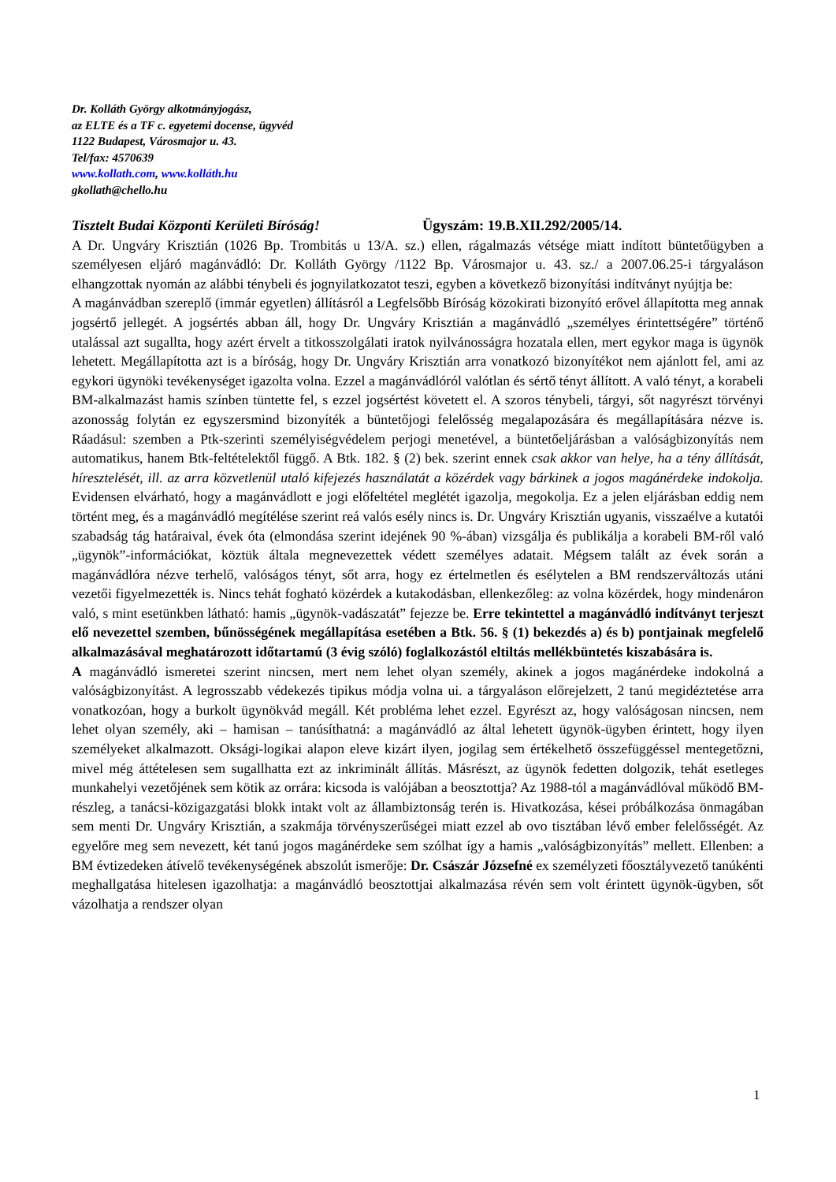Dr. Kolláth György alkotmányjogász,
az ELTE és a TF c. egyetemi docense, ügyvéd
1122 Budapest, Városmajor u. 43.
Tel/fax: 4570639
www.kollath.com, www.kolláth.hu
gkollath@chello.hu
Tisztelt Budai Központi Kerületi Bíróság! Ügyszám: 19.B.XII.292/2005/14.
A Dr. Ungváry Krisztián (1026 Bp. Trombitás u 13/A. sz.) ellen, rágalmazás vétsége miatt indított büntetőügyben a személyesen eljáró magánvádló: Dr. Kolláth György /1122 Bp. Városmajor u. 43. sz./ a 2007.06.25-i tárgyaláson elhangzottak nyomán az alábbi ténybeli és jognyilatkozatot teszi, egyben a következő bizonyítási indítványt nyújtja be:
A magánvádban szereplő (immár egyetlen) állításról a Legfelsőbb Bíróság közokirati bizonyító erővel állapította meg annak jogsértő jellegét. A jogsértés abban áll, hogy Dr. Ungváry Krisztián a magánvádló „személyes érintettségére” történő utalással azt sugallta, hogy azért érvelt a titkosszolgálati iratok nyilvánosságra hozatala ellen, mert egykor maga is ügynök lehetett. Megállapította azt is a bíróság, hogy Dr. Ungváry Krisztián arra vonatkozó bizonyítékot nem ajánlott fel, ami az egykori ügynöki tevékenységet igazolta volna. Ezzel a magánvádlóról valótlan és sértő tényt állított. A való tényt, a korabeli BM-alkalmazást hamis színben tüntette fel, s ezzel jogsértést követett el. A szoros ténybeli, tárgyi, sőt nagyrészt törvényi azonosság folytán ez egyszersmind bizonyíték a büntetőjogi felelősség megalapozására és megállapítására nézve is. Ráadásul: szemben a Ptk-szerinti személyiségvédelem perjogi menetével, a büntetőeljárásban a valóságbizonyítás nem automatikus, hanem Btk-feltételektől függő. A Btk. 182. § (2) bek. szerint ennek csak akkor van helye, ha a tény állítását, híresztelését, ill. az arra közvetlenül utaló kifejezés használatát a közérdek vagy bárkinek a jogos magánérdeke indokolja. Evidensen elvárható, hogy a magánvádlott e jogi előfeltétel meglétét igazolja, megokolja. Ez a jelen eljárásban eddig nem történt meg, és a magánvádló megítélése szerint reá valós esély nincs is. Dr. Ungváry Krisztián ugyanis, visszaélve a kutatói szabadság tág határaival, évek óta (elmondása szerint idejének 90 %-ában) vizsgálja és publikálja a korabeli BM-ről való „ügynök”-információkat, köztük általa megnevezettek védett személyes adatait. Mégsem talált az évek során a magánvádlóra nézve terhelő, valóságos tényt, sőt arra, hogy ez értelmetlen és esélytelen a BM rendszerváltozás utáni vezetői figyelmezették is. Nincs tehát fogható közérdek a kutakodásban, ellenkezőleg: az volna közérdek, hogy mindenáron való, s mint esetünkben látható: hamis „ügynök-vadászatát” fejezze be. Erre tekintettel a magánvádló indítványt terjeszt elő nevezettel szemben, bűnösségének megállapítása esetében a Btk. 56. § (1) bekezdés a) és b) pontjainak megfelelő alkalmazásával meghatározott időtartamú (3 évig szóló) foglalkozástól eltiltás mellékbüntetés kiszabására is.
A magánvádló ismeretei szerint nincsen, mert nem lehet olyan személy, akinek a jogos magánérdeke indokolná a valóságbizonyítást. A legrosszabb védekezés tipikus módja volna ui. a tárgyaláson előrejelzett, 2 tanú megidéztetése arra vonatkozóan, hogy a burkolt ügynökvád megáll. Két probléma lehet ezzel. Egyrészt az, hogy valóságosan nincsen, nem lehet olyan személy, aki – hamisan – tanúsíthatná: a magánvádló az által lehetett ügynök-ügyben érintett, hogy ilyen személyeket alkalmazott. Oksági-logikai alapon eleve kizárt ilyen, jogilag sem értékelhető összefüggéssel mentegetőzni, mivel még áttételesen sem sugallhatta ezt az inkriminált állítás. Másrészt, az ügynök fedetten dolgozik, tehát esetleges munkahelyi vezetőjének sem kötik az orrára: kicsoda is valójában a beosztottja? Az 1988-tól a magánvádlóval működő BM-részleg, a tanácsi-közigazgatási blokk intakt volt az állambiztonság terén is. Hivatkozása, kései próbálkozása önmagában sem menti Dr. Ungváry Krisztián, a szakmája törvényszerűségei miatt ezzel ab ovo tisztában lévő ember felelősségét. Az egyelőre meg sem nevezett, két tanú jogos magánérdeke sem szólhat így a hamis „valóságbizonyítás” mellett. Ellenben: a BM évtizedeken átívelő tevékenységének abszolút ismerője: Dr. Császár Józsefné ex személyzeti főosztályvezető tanúkénti meghallgatása hitelesen igazolhatja: a magánvádló beosztottjai alkalmazása révén sem volt érintett ügynök-ügyben, sőt vázolhatja a rendszer olyan
1